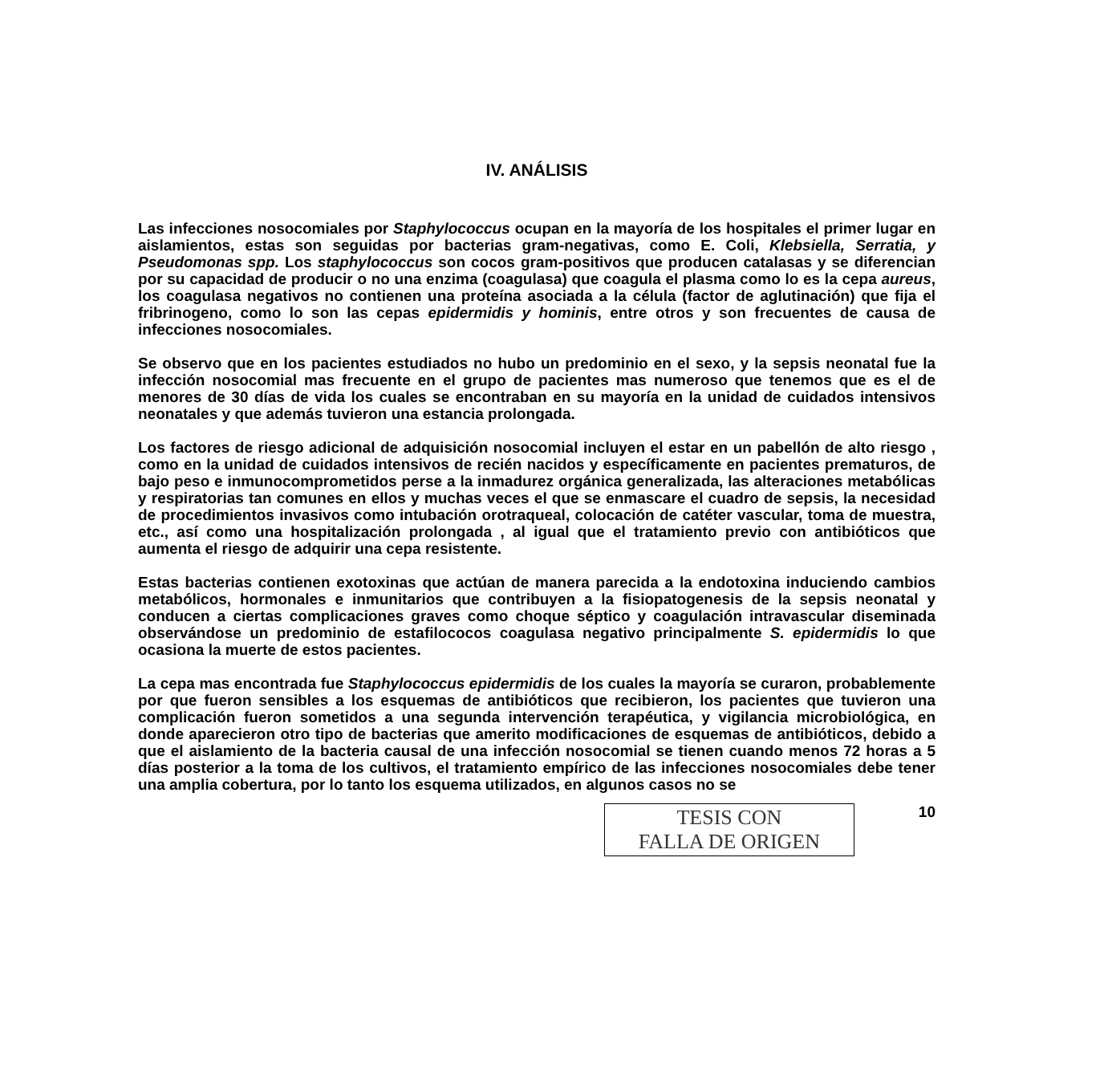IV. ANÁLISIS
Las infecciones nosocomiales por Staphylococcus ocupan en la mayoría de los hospitales el primer lugar en aislamientos, estas son seguidas por bacterias gram-negativas, como E. Coli, Klebsiella, Serratia, y Pseudomonas spp. Los staphylococcus son cocos gram-positivos que producen catalasas y se diferencian por su capacidad de producir o no una enzima (coagulasa) que coagula el plasma como lo es la cepa aureus, los coagulasa negativos no contienen una proteína asociada a la célula (factor de aglutinación) que fija el fribrinogeno, como lo son las cepas epidermidis y hominis, entre otros y son frecuentes de causa de infecciones nosocomiales.
Se observo que en los pacientes estudiados no hubo un predominio en el sexo, y la sepsis neonatal fue la infección nosocomial mas frecuente en el grupo de pacientes mas numeroso que tenemos que es el de menores de 30 días de vida los cuales se encontraban en su mayoría en la unidad de cuidados intensivos neonatales y que además tuvieron una estancia prolongada.
Los factores de riesgo adicional de adquisición nosocomial incluyen el estar en un pabellón de alto riesgo , como en la unidad de cuidados intensivos de recién nacidos y específicamente en pacientes prematuros, de bajo peso e inmunocomprometidos perse a la inmadurez orgánica generalizada, las alteraciones metabólicas y respiratorias tan comunes en ellos y muchas veces el que se enmascare el cuadro de sepsis, la necesidad de procedimientos invasivos como intubación orotraqueal, colocación de catéter vascular, toma de muestra, etc., así como una hospitalización prolongada , al igual que el tratamiento previo con antibióticos que aumenta el riesgo de adquirir una cepa resistente.
Estas bacterias contienen exotoxinas que actúan de manera parecida a la endotoxina induciendo cambios metabólicos, hormonales e inmunitarios que contribuyen a la fisiopatogenesis de la sepsis neonatal y conducen a ciertas complicaciones graves como choque séptico y coagulación intravascular diseminada observándose un predominio de estafilococos coagulasa negativo principalmente S. epidermidis lo que ocasiona la muerte de estos pacientes.
La cepa mas encontrada fue Staphylococcus epidermidis de los cuales la mayoría se curaron, probablemente por que fueron sensibles a los esquemas de antibióticos que recibieron, los pacientes que tuvieron una complicación fueron sometidos a una segunda intervención terapéutica, y vigilancia microbiológica, en donde aparecieron otro tipo de bacterias que amerito modificaciones de esquemas de antibióticos, debido a que el aislamiento de la bacteria causal de una infección nosocomial se tienen cuando menos 72 horas a 5 días posterior a la toma de los cultivos, el tratamiento empírico de las infecciones nosocomiales debe tener una amplia cobertura, por lo tanto los esquema utilizados, en algunos casos no se
TESIS CON
FALLA DE ORIGEN
10